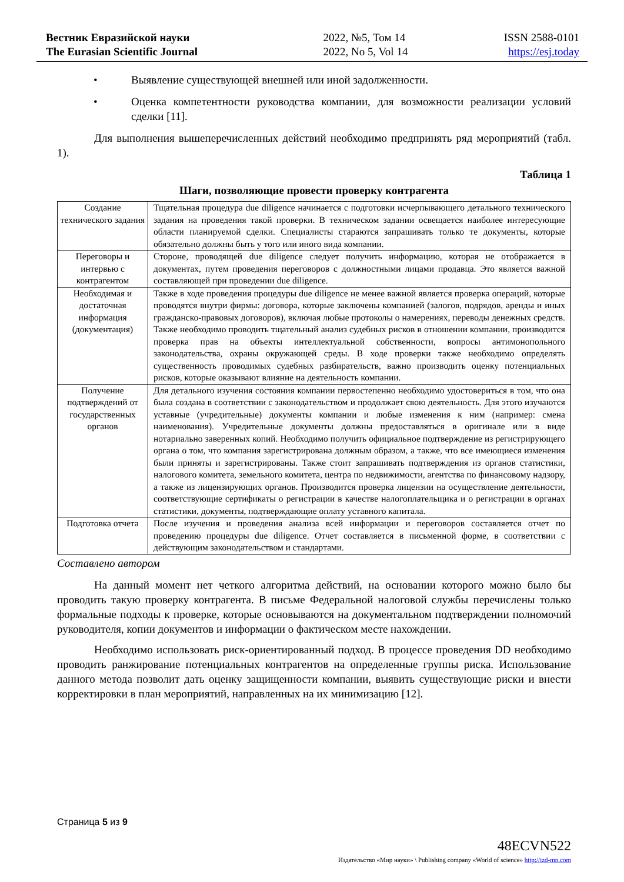Вестник Евразийской науки
The Eurasian Scientific Journal
2022, №5, Том 14
2022, No 5, Vol 14
ISSN 2588-0101
https://esj.today
• Выявление существующей внешней или иной задолженности.
• Оценка компетентности руководства компании, для возможности реализации условий сделки [11].
Для выполнения вышеперечисленных действий необходимо предпринять ряд мероприятий (табл. 1).
Таблица 1
Шаги, позволяющие провести проверку контрагента
| Создание технического задания | Тщательная процедура due diligence начинается с подготовки исчерпывающего детального технического задания на проведения такой проверки. В техническом задании освещается наиболее интересующие области планируемой сделки. Специалисты стараются запрашивать только те документы, которые обязательно должны быть у того или иного вида компании. |
| Переговоры и интервью с контрагентом | Стороне, проводящей due diligence следует получить информацию, которая не отображается в документах, путем проведения переговоров с должностными лицами продавца. Это является важной составляющей при проведении due diligence. |
| Необходимая и достаточная информация (документация) | Также в ходе проведения процедуры due diligence не менее важной является проверка операций, которые проводятся внутри фирмы: договора, которые заключены компанией (залогов, подрядов, аренды и иных гражданско-правовых договоров), включая любые протоколы о намерениях, переводы денежных средств. Также необходимо проводить тщательный анализ судебных рисков в отношении компании, производится проверка прав на объекты интеллектуальной собственности, вопросы антимонопольного законодательства, охраны окружающей среды. В ходе проверки также необходимо определять существенность проводимых судебных разбирательств, важно производить оценку потенциальных рисков, которые оказывают влияние на деятельность компании. |
| Получение подтверждений от государственных органов | Для детального изучения состояния компании первостепенно необходимо удостовериться в том, что она была создана в соответствии с законодательством и продолжает свою деятельность. Для этого изучаются уставные (учредительные) документы компании и любые изменения к ним (например: смена наименования). Учредительные документы должны предоставляться в оригинале или в виде нотариально заверенных копий. Необходимо получить официальное подтверждение из регистрирующего органа о том, что компания зарегистрирована должным образом, а также, что все имеющиеся изменения были приняты и зарегистрированы. Также стоит запрашивать подтверждения из органов статистики, налогового комитета, земельного комитета, центра по недвижимости, агентства по финансовому надзору, а также из лицензирующих органов. Производится проверка лицензии на осуществление деятельности, соответствующие сертификаты о регистрации в качестве налогоплательщика и о регистрации в органах статистики, документы, подтверждающие оплату уставного капитала. |
| Подготовка отчета | После изучения и проведения анализа всей информации и переговоров составляется отчет по проведению процедуры due diligence. Отчет составляется в письменной форме, в соответствии с действующим законодательством и стандартами. |
Составлено автором
На данный момент нет четкого алгоритма действий, на основании которого можно было бы проводить такую проверку контрагента. В письме Федеральной налоговой службы перечислены только формальные подходы к проверке, которые основываются на документальном подтверждении полномочий руководителя, копии документов и информации о фактическом месте нахождении.
Необходимо использовать риск-ориентированный подход. В процессе проведения DD необходимо проводить ранжирование потенциальных контрагентов на определенные группы риска. Использование данного метода позволит дать оценку защищенности компании, выявить существующие риски и внести корректировки в план мероприятий, направленных на их минимизацию [12].
Страница 5 из 9
48ECVN522
Издательство «Мир науки» \ Publishing company «World of science» http://izd-mn.com